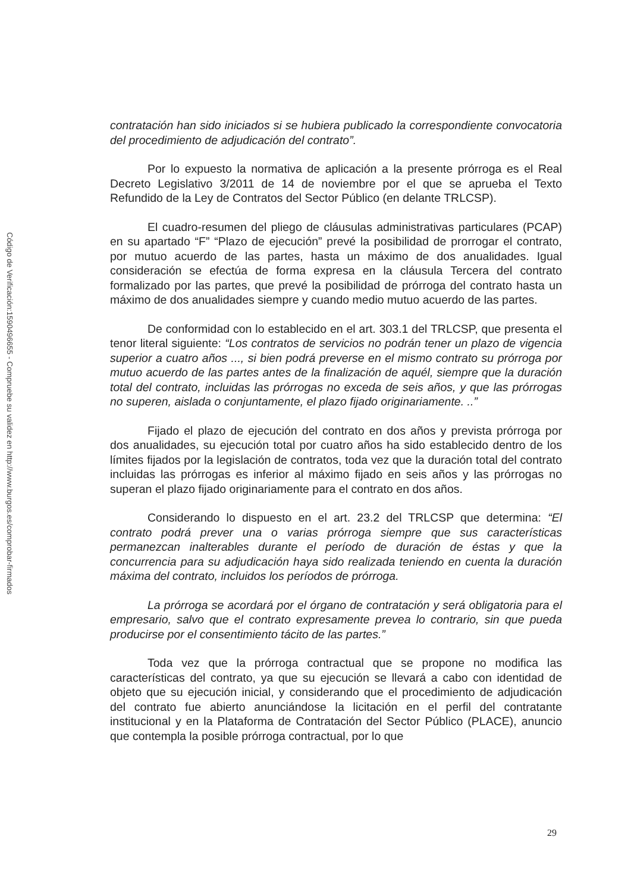Código de Verificación:1590496655 - Compruebe su validez en http://www.burgos.es/comprobar-firmados
contratación han sido iniciados si se hubiera publicado la correspondiente convocatoria del procedimiento de adjudicación del contrato”.
Por lo expuesto la normativa de aplicación a la presente prórroga es el Real Decreto Legislativo 3/2011 de 14 de noviembre por el que se aprueba el Texto Refundido de la Ley de Contratos del Sector Público (en delante TRLCSP).
El cuadro-resumen del pliego de cláusulas administrativas particulares (PCAP) en su apartado “F” “Plazo de ejecución” prevé la posibilidad de prorrogar el contrato, por mutuo acuerdo de las partes, hasta un máximo de dos anualidades. Igual consideración se efectúa de forma expresa en la cláusula Tercera del contrato formalizado por las partes, que prevé la posibilidad de prórroga del contrato hasta un máximo de dos anualidades siempre y cuando medio mutuo acuerdo de las partes.
De conformidad con lo establecido en el art. 303.1 del TRLCSP, que presenta el tenor literal siguiente: “Los contratos de servicios no podrán tener un plazo de vigencia superior a cuatro años ..., si bien podrá preverse en el mismo contrato su prórroga por mutuo acuerdo de las partes antes de la finalización de aquél, siempre que la duración total del contrato, incluidas las prórrogas no exceda de seis años, y que las prórrogas no superen, aislada o conjuntamente, el plazo fijado originariamente. ..”
Fijado el plazo de ejecución del contrato en dos años y prevista prórroga por dos anualidades, su ejecución total por cuatro años ha sido establecido dentro de los límites fijados por la legislación de contratos, toda vez que la duración total del contrato incluidas las prórrogas es inferior al máximo fijado en seis años y las prórrogas no superan el plazo fijado originariamente para el contrato en dos años.
Considerando lo dispuesto en el art. 23.2 del TRLCSP que determina: “El contrato podrá prever una o varias prórroga siempre que sus características permanezcan inalterables durante el período de duración de éstas y que la concurrencia para su adjudicación haya sido realizada teniendo en cuenta la duración máxima del contrato, incluidos los períodos de prórroga.
La prórroga se acordará por el órgano de contratación y será obligatoria para el empresario, salvo que el contrato expresamente prevea lo contrario, sin que pueda producirse por el consentimiento tácito de las partes.”
Toda vez que la prórroga contractual que se propone no modifica las características del contrato, ya que su ejecución se llevará a cabo con identidad de objeto que su ejecución inicial, y considerando que el procedimiento de adjudicación del contrato fue abierto anunciándose la licitación en el perfil del contratante institucional y en la Plataforma de Contratación del Sector Público (PLACE), anuncio que contempla la posible prórroga contractual, por lo que
29